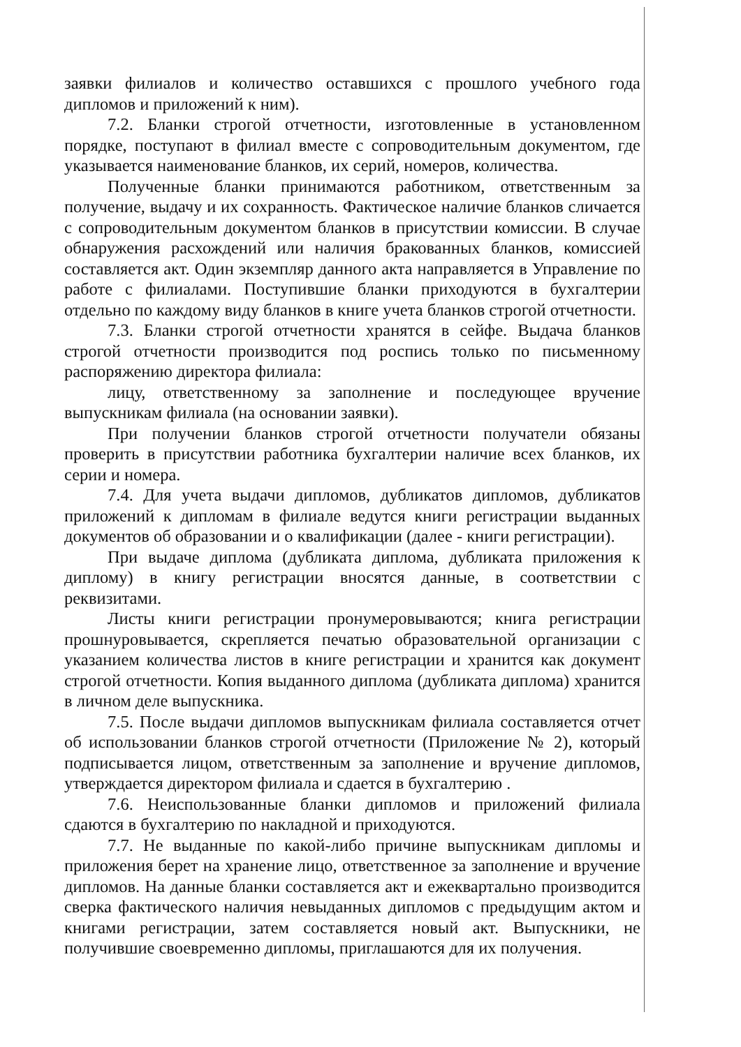заявки филиалов и количество оставшихся с прошлого учебного года дипломов и приложений к ним).
7.2. Бланки строгой отчетности, изготовленные в установленном порядке, поступают в филиал вместе с сопроводительным документом, где указывается наименование бланков, их серий, номеров, количества.
Полученные бланки принимаются работником, ответственным за получение, выдачу и их сохранность. Фактическое наличие бланков сличается с сопроводительным документом бланков в присутствии комиссии. В случае обнаружения расхождений или наличия бракованных бланков, комиссией составляется акт. Один экземпляр данного акта направляется в Управление по работе с филиалами. Поступившие бланки приходуются в бухгалтерии отдельно по каждому виду бланков в книге учета бланков строгой отчетности.
7.3. Бланки строгой отчетности хранятся в сейфе. Выдача бланков строгой отчетности производится под роспись только по письменному распоряжению директора филиала:
лицу, ответственному за заполнение и последующее вручение выпускникам филиала (на основании заявки).
При получении бланков строгой отчетности получатели обязаны проверить в присутствии работника бухгалтерии наличие всех бланков, их серии и номера.
7.4. Для учета выдачи дипломов, дубликатов дипломов, дубликатов приложений к дипломам в филиале ведутся книги регистрации выданных документов об образовании и о квалификации (далее - книги регистрации).
При выдаче диплома (дубликата диплома, дубликата приложения к диплому) в книгу регистрации вносятся данные, в соответствии с реквизитами.
Листы книги регистрации пронумеровываются; книга регистрации прошнуровывается, скрепляется печатью образовательной организации с указанием количества листов в книге регистрации и хранится как документ строгой отчетности. Копия выданного диплома (дубликата диплома) хранится в личном деле выпускника.
7.5. После выдачи дипломов выпускникам филиала составляется отчет об использовании бланков строгой отчетности (Приложение № 2), который подписывается лицом, ответственным за заполнение и вручение дипломов, утверждается директором филиала и сдается в бухгалтерию .
7.6. Неиспользованные бланки дипломов и приложений филиала сдаются в бухгалтерию по накладной и приходуются.
7.7. Не выданные по какой-либо причине выпускникам дипломы и приложения берет на хранение лицо, ответственное за заполнение и вручение дипломов. На данные бланки составляется акт и ежеквартально производится сверка фактического наличия невыданных дипломов с предыдущим актом и книгами регистрации, затем составляется новый акт. Выпускники, не получившие своевременно дипломы, приглашаются для их получения.